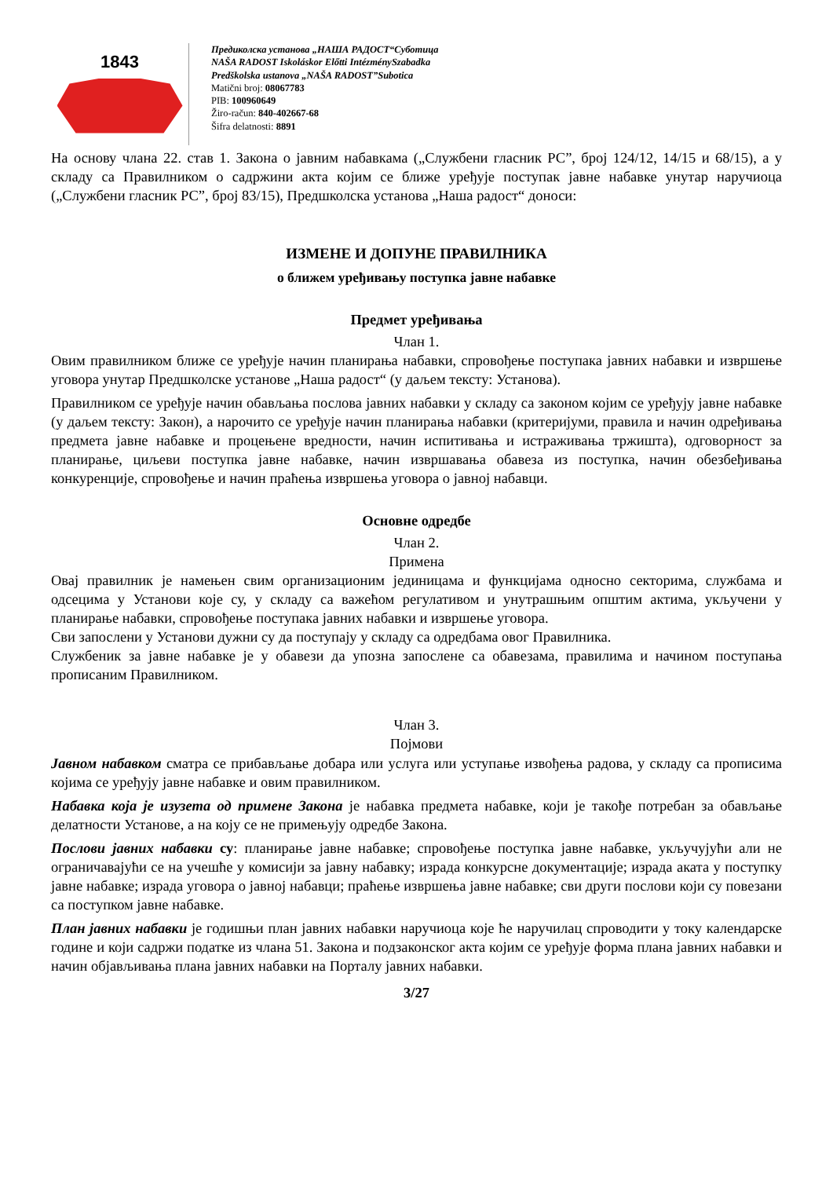1843
Предиколска установа „НАША РАДОСТ“Суботица
NAŠA RADOST Iskoláskor Előtti IntézménySzabadka
Predškolska ustanova „NAŠA RADOST”Subotica
Matični broj: 08067783
PIB: 100960649
Žiro-račun: 840-402667-68
Šifra delatnosti: 8891
На основу члана 22. став 1. Закона о јавним набавкама („Службени гласник РС”, број 124/12, 14/15 и 68/15), а у складу са Правилником о садржини акта којим се ближе уређује поступак јавне набавке унутар наручиоца („Службени гласник РС”, број 83/15), Предшколска установа „Наша радост“ доноси:
ИЗМЕНЕ И ДОПУНЕ ПРАВИЛНИКА
о ближем уређивању поступка јавне набавке
Предмет уређивања
Члан 1.
Овим правилником ближе се уређује начин планирања набавки, спровођење поступака јавних набавки и извршење уговора унутар Предшколске установе „Наша радост“ (у даљем тексту: Установа).
Правилником се уређује начин обављања послова јавних набавки у складу са законом којим се уређују јавне набавке (у даљем тексту: Закон), а нарочито се уређује начин планирања набавки (критеријуми, правила и начин одређивања предмета јавне набавке и процењене вредности, начин испитивања и истраживања тржишта), одговорност за планирање, циљеви поступка јавне набавке, начин извршавања обавеза из поступка, начин обезбеђивања конкуренције, спровођење и начин праћења извршења уговора о јавној набавци.
Основне одредбе
Члан 2.
Примена
Овај правилник је намењен свим организационим јединицама и функцијама односно секторима, службама и одсецима у Установи које су, у складу са важећом регулативом и унутрашњим општим актима, укључени у планирање набавки, спровођење поступака јавних набавки и извршење уговора.
Сви запослени у Установи дужни су да поступају у складу са одредбама овог Правилника.
Службеник за јавне набавке је у обавези да упозна запослене са обавезама, правилима и начином поступања прописаним Правилником.
Члан 3.
Појмови
Јавном набавком сматра се прибављање добара или услуга или уступање извођења радова, у складу са прописима којима се уређују јавне набавке и овим правилником.
Набавка која је изузета од примене Закона је набавка предмета набавке, који је такође потребан за обављање делатности Установе, а на коју се не примењују одредбе Закона.
Послови јавних набавки су: планирање јавне набавке; спровођење поступка јавне набавке, укључујући али не ограничавајући се на учешће у комисији за јавну набавку; израда конкурсне документације; израда аката у поступку јавне набавке; израда уговора о јавној набавци; праћење извршења јавне набавке; сви други послови који су повезани са поступком јавне набавке.
План јавних набавки је годишњи план јавних набавки наручиоца које ће наручилац спроводити у току календарске године и који садржи податке из члана 51. Закона и подзаконског акта којим се уређује форма плана јавних набавки и начин објављивања плана јавних набавки на Порталу јавних набавки.
3/27